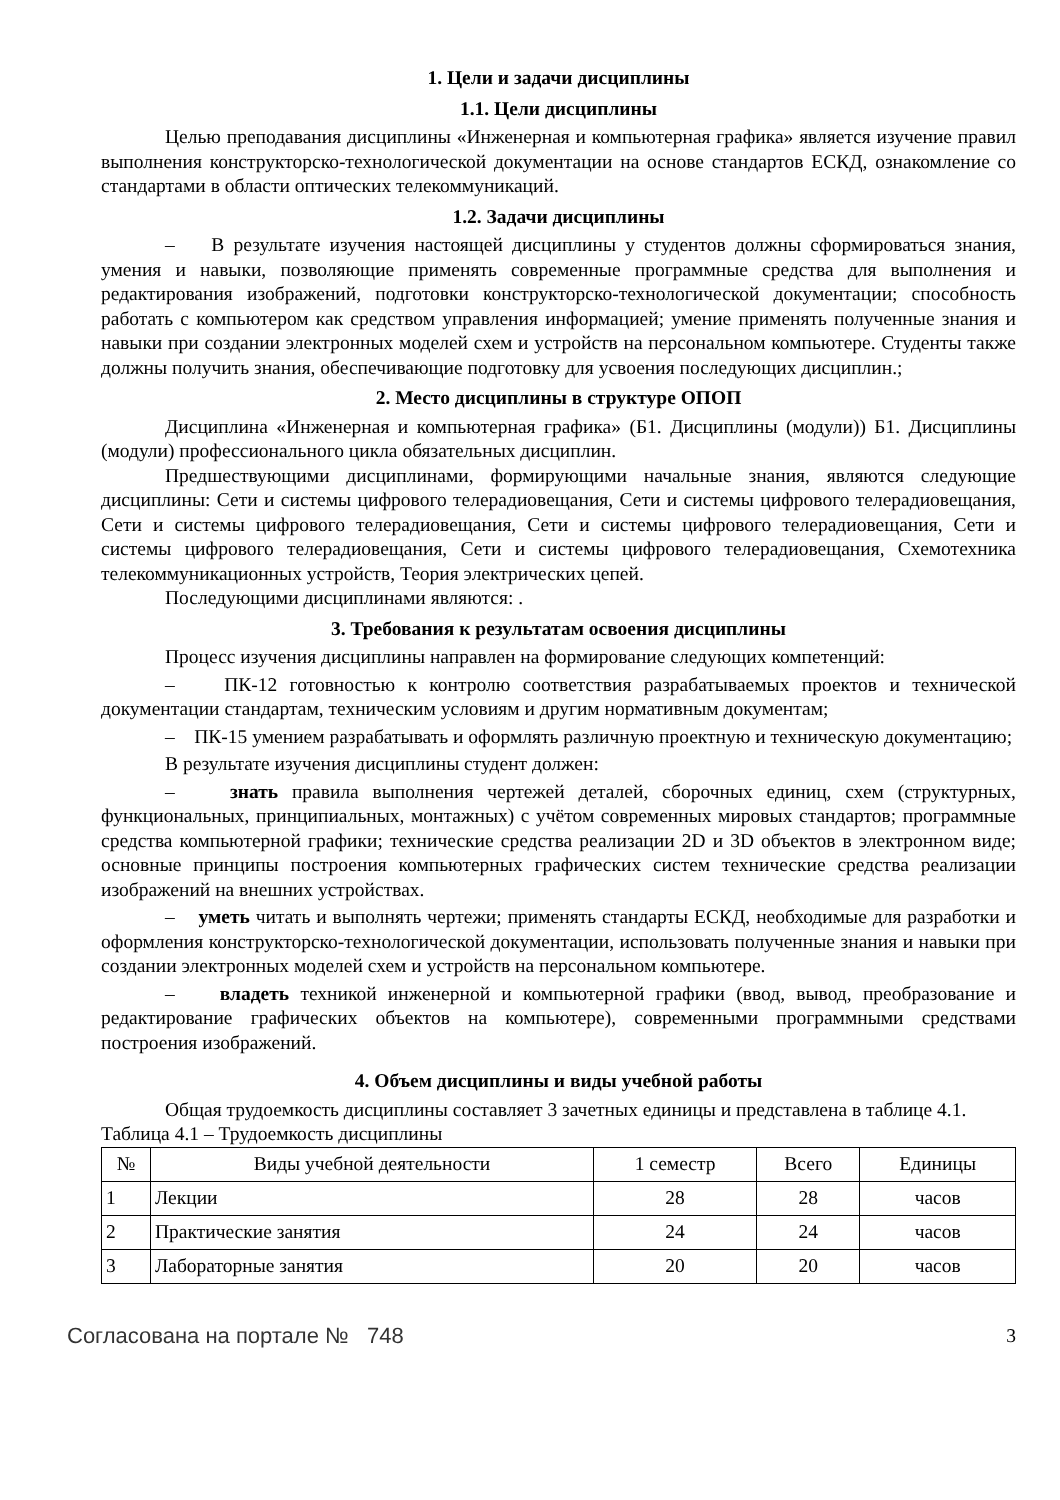1. Цели и задачи дисциплины
1.1. Цели дисциплины
Целью преподавания дисциплины «Инженерная и компьютерная графика» является изучение правил выполнения конструкторско-технологической документации на основе стандартов ЕСКД, ознакомление со стандартами в области оптических телекоммуникаций.
1.2. Задачи дисциплины
– В результате изучения настоящей дисциплины у студентов должны сформироваться знания, умения и навыки, позволяющие применять современные программные средства для выполнения и редактирования изображений, подготовки конструкторско-технологической документации; способность работать с компьютером как средством управления информацией; умение применять полученные знания и навыки при создании электронных моделей схем и устройств на персональном компьютере. Студенты также должны получить знания, обеспечивающие подготовку для усвоения последующих дисциплин.;
2. Место дисциплины в структуре ОПОП
Дисциплина «Инженерная и компьютерная графика» (Б1. Дисциплины (модули)) Б1. Дисциплины (модули) профессионального цикла обязательных дисциплин.
Предшествующими дисциплинами, формирующими начальные знания, являются следующие дисциплины: Сети и системы цифрового телерадиовещания, Сети и системы цифрового телерадиовещания, Сети и системы цифрового телерадиовещания, Сети и системы цифрового телерадиовещания, Сети и системы цифрового телерадиовещания, Сети и системы цифрового телерадиовещания, Схемотехника телекоммуникационных устройств, Теория электрических цепей.
Последующими дисциплинами являются: .
3. Требования к результатам освоения дисциплины
Процесс изучения дисциплины направлен на формирование следующих компетенций:
– ПК-12 готовностью к контролю соответствия разрабатываемых проектов и технической документации стандартам, техническим условиям и другим нормативным документам;
– ПК-15 умением разрабатывать и оформлять различную проектную и техническую документацию;
В результате изучения дисциплины студент должен:
– знать правила выполнения чертежей деталей, сборочных единиц, схем (структурных, функциональных, принципиальных, монтажных) с учётом современных мировых стандартов; программные средства компьютерной графики; технические средства реализации 2D и 3D объектов в электронном виде; основные принципы построения компьютерных графических систем технические средства реализации изображений на внешних устройствах.
– уметь читать и выполнять чертежи; применять стандарты ЕСКД, необходимые для разработки и оформления конструкторско-технологической документации, использовать полученные знания и навыки при создании электронных моделей схем и устройств на персональном компьютере.
– владеть техникой инженерной и компьютерной графики (ввод, вывод, преобразование и редактирование графических объектов на компьютере), современными программными средствами построения изображений.
4. Объем дисциплины и виды учебной работы
Общая трудоемкость дисциплины составляет 3 зачетных единицы и представлена в таблице 4.1.
Таблица 4.1 – Трудоемкость дисциплины
| № | Виды учебной деятельности | 1 семестр | Всего | Единицы |
| --- | --- | --- | --- | --- |
| 1 | Лекции | 28 | 28 | часов |
| 2 | Практические занятия | 24 | 24 | часов |
| 3 | Лабораторные занятия | 20 | 20 | часов |
Согласована на портале № 748 3